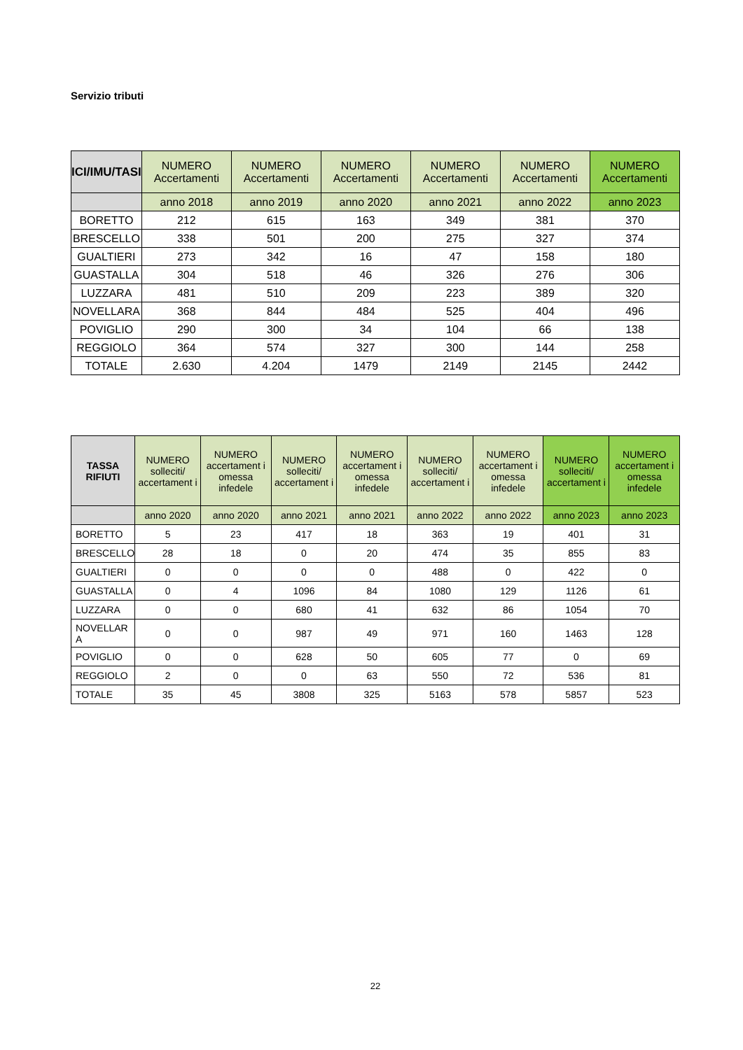Servizio tributi
| ICI/IMU/TASI | NUMERO Accertamenti | NUMERO Accertamenti | NUMERO Accertamenti | NUMERO Accertamenti | NUMERO Accertamenti | NUMERO Accertamenti |
| --- | --- | --- | --- | --- | --- | --- |
| | anno 2018 | anno 2019 | anno 2020 | anno 2021 | anno 2022 | anno 2023 |
| BORETTO | 212 | 615 | 163 | 349 | 381 | 370 |
| BRESCELLO | 338 | 501 | 200 | 275 | 327 | 374 |
| GUALTIERI | 273 | 342 | 16 | 47 | 158 | 180 |
| GUASTALLA | 304 | 518 | 46 | 326 | 276 | 306 |
| LUZZARA | 481 | 510 | 209 | 223 | 389 | 320 |
| NOVELLARA | 368 | 844 | 484 | 525 | 404 | 496 |
| POVIGLIO | 290 | 300 | 34 | 104 | 66 | 138 |
| REGGIOLO | 364 | 574 | 327 | 300 | 144 | 258 |
| TOTALE | 2.630 | 4.204 | 1479 | 2149 | 2145 | 2442 |
| TASSA RIFIUTI | NUMERO solleciti/ accertament i | NUMERO accertament i omessa infedele | NUMERO solleciti/ accertament i | NUMERO accertament i omessa infedele | NUMERO solleciti/ accertament i | NUMERO accertament i omessa infedele | NUMERO solleciti/ accertament i | NUMERO accertament i omessa infedele |
| --- | --- | --- | --- | --- | --- | --- | --- | --- |
| | anno 2020 | anno 2020 | anno 2021 | anno 2021 | anno 2022 | anno 2022 | anno 2023 | anno 2023 |
| BORETTO | 5 | 23 | 417 | 18 | 363 | 19 | 401 | 31 |
| BRESCELLO | 28 | 18 | 0 | 20 | 474 | 35 | 855 | 83 |
| GUALTIERI | 0 | 0 | 0 | 0 | 488 | 0 | 422 | 0 |
| GUASTALLA | 0 | 4 | 1096 | 84 | 1080 | 129 | 1126 | 61 |
| LUZZARA | 0 | 0 | 680 | 41 | 632 | 86 | 1054 | 70 |
| NOVELLAR A | 0 | 0 | 987 | 49 | 971 | 160 | 1463 | 128 |
| POVIGLIO | 0 | 0 | 628 | 50 | 605 | 77 | 0 | 69 |
| REGGIOLO | 2 | 0 | 0 | 63 | 550 | 72 | 536 | 81 |
| TOTALE | 35 | 45 | 3808 | 325 | 5163 | 578 | 5857 | 523 |
22